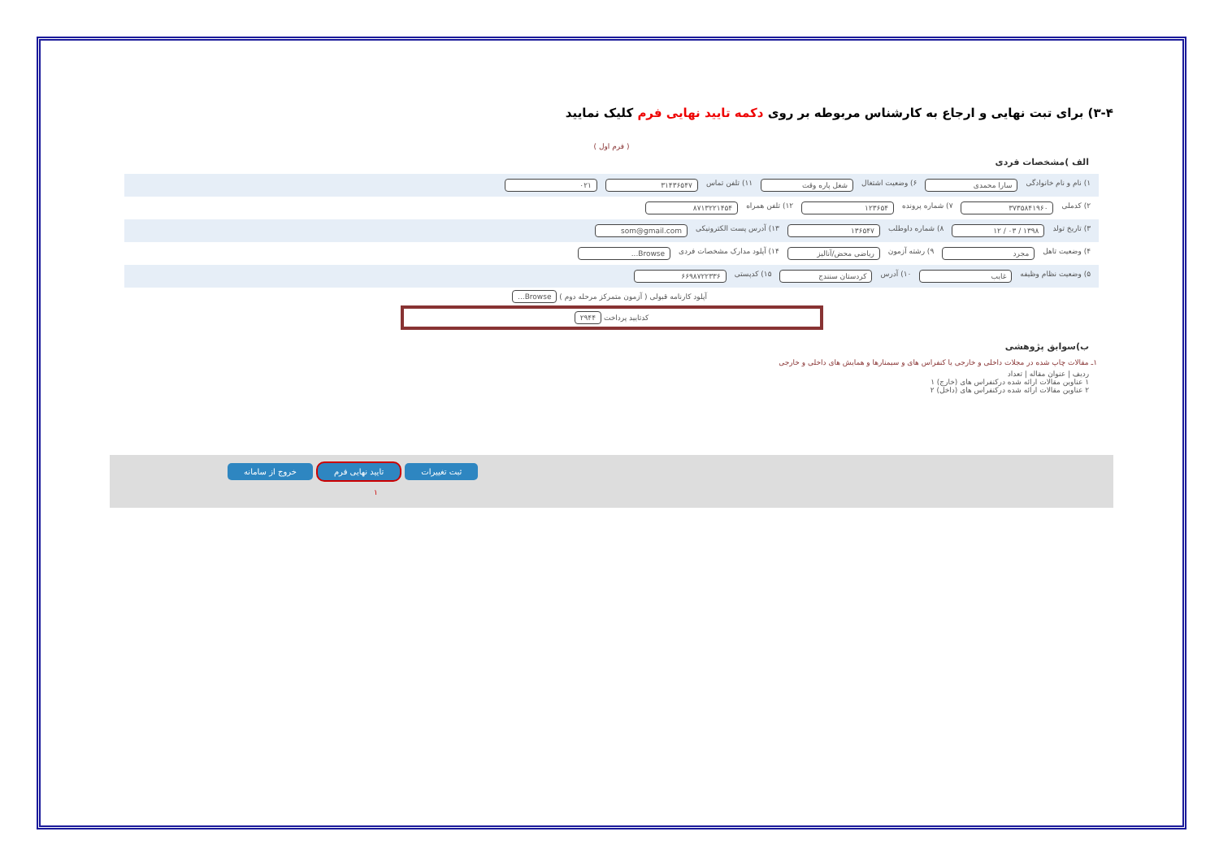۳-۴) برای تبت نهایی و ارجاع به کارشناس مربوطه بر روی دکمه تایید نهایی فرم کلیک نمایید
( فرم اول )
الف )مشخصات فردی
۱) نام و نام خانوادگی سارا محمدی ۶) وضعیت اشتغال شغل پاره وقت ۱۱) تلفن تماس ۳۱۴۳۶۵۴۷ ۰۲۱
۲) کدملی ۳۷۳۵۸۴۱۹۶۰ ۷) شماره پرونده ۱۲۳۶۵۴ ۱۲) تلفن همراه ۸۷۱۳۲۲۱۴۵۴
۳) تاریخ تولد ۱۳۹۸ / ۰۳ / ۱۲ ۸) شماره داوطلب ۱۳۶۵۴۷ ۱۳) آدرس پست الکترونیکی som@gmail.com
۴) وضعیت تاهل مجرد ۹) رشته آزمون ریاضی محض/آنالیز ۱۴) آپلود مدارک مشخصات فردی Browse...
۵) وضعیت نظام وظیفه غایب ۱۰) آدرس کردستان سنندج ۱۵) کدپستی ۶۶۹۸۷۲۲۳۳۶
آپلود کارنامه قبولی ( آزمون متمرکز مرحله دوم ) Browse...
کدتایید پرداخت ۲۹۴۴
ب)سوابق پژوهشی
۱ـ مقالات چاپ شده در مجلات داخلی و خارجی یا کنفراس های و سیمنارها و همایش های داخلی و خارجی
ردیف | عنوان مقاله | تعداد
۱ عناوین مقالات ارائه شده درکنفراس های (خارج) ۱
۲ عناوین مقالات ارائه شده درکنفراس های (داخل) ۲
خروج از سامانه تایید نهایی فرم ثبت تغییرات
۱